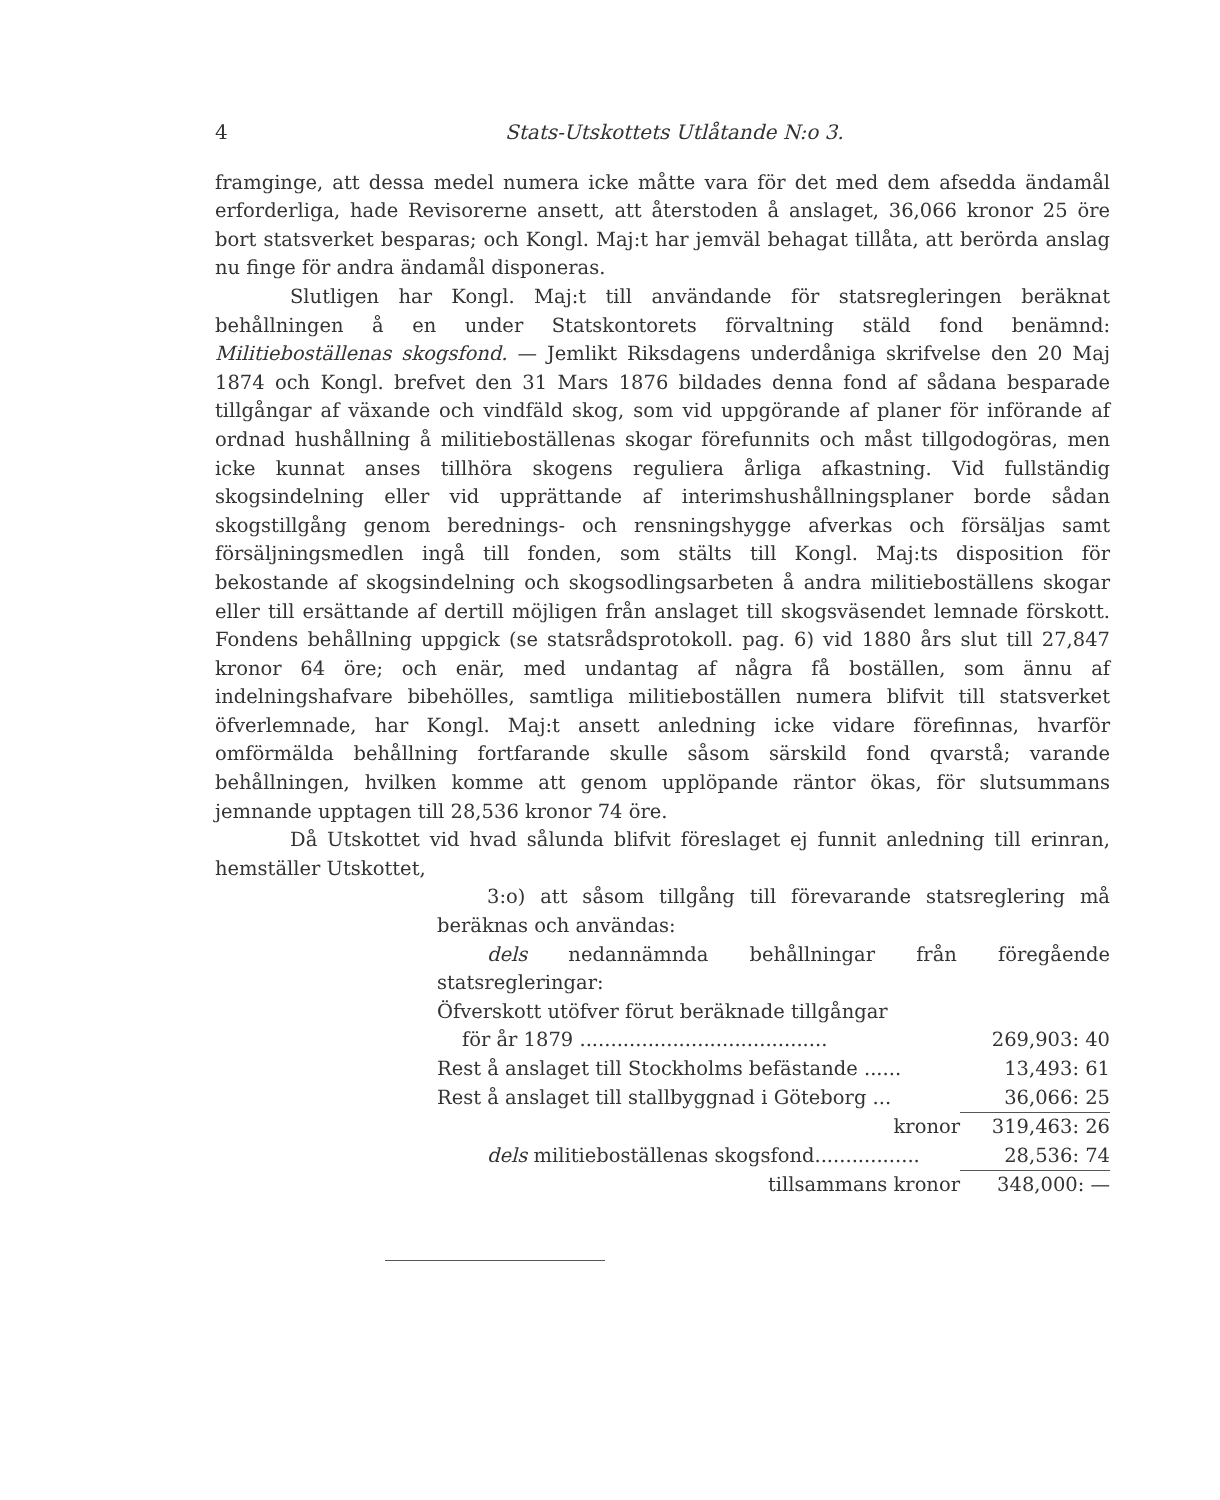4 Stats-Utskottets Utlåtande N:o 3.
framginge, att dessa medel numera icke måtte vara för det med dem afsedda ändamål erforderliga, hade Revisorerne ansett, att återstoden å anslaget, 36,066 kronor 25 öre bort statsverket besparas; och Kongl. Maj:t har jemväl behagat tillåta, att berörda anslag nu finge för andra ändamål disponeras.
Slutligen har Kongl. Maj:t till användande för statsregleringen beräknat behållningen å en under Statskontorets förvaltning stäld fond benämnd: Militieboställenas skogsfond. — Jemlikt Riksdagens underdåniga skrifvelse den 20 Maj 1874 och Kongl. brefvet den 31 Mars 1876 bildades denna fond af sådana besparade tillgångar af växande och vindfäld skog, som vid uppgörande af planer för införande af ordnad hushållning å militieboställenas skogar förefunnits och måst tillgodogöras, men icke kunnat anses tillhöra skogens reguliera årliga afkastning. Vid fullständig skogsindelning eller vid upprättande af interimshushållningsplaner borde sådan skogstillgång genom berednings- och rensningshygge afverkas och försäljas samt försäljningsmedlen ingå till fonden, som stälts till Kongl. Maj:ts disposition för bekostande af skogsindelning och skogsodlingsarbeten å andra militieboställens skogar eller till ersättande af dertill möjligen från anslaget till skogsväsendet lemnade förskott. Fondens behållning uppgick (se statsrådsprotokoll. pag. 6) vid 1880 års slut till 27,847 kronor 64 öre; och enär, med undantag af några få boställen, som ännu af indelningshafvare bibehölles, samtliga militieboställen numera blifvit till statsverket öfverlemnade, har Kongl. Maj:t ansett anledning icke vidare förefinnas, hvarför omförmälda behållning fortfarande skulle såsom särskild fond qvarstå; varande behållningen, hvilken komme att genom upplöpande räntor ökas, för slutsummans jemnande upptagen till 28,536 kronor 74 öre.
Då Utskottet vid hvad sålunda blifvit föreslaget ej funnit anledning till erinran, hemställer Utskottet,
3:o) att såsom tillgång till förevarande statsreglering må beräknas och användas:
dels nedannämnda behållningar från föregående statsregleringar:
| Öfverskott utöfver förut beräknade tillgångar | |
| för år 1879 ........................................ | 269,903: 40 |
| Rest å anslaget till Stockholms befästande ...... | 13,493: 61 |
| Rest å anslaget till stallbyggnad i Göteborg ... | 36,066: 25 |
| kronor | 319,463: 26 |
| dels militieboställenas skogsfond................. | 28,536: 74 |
| tillsammans kronor | 348,000: — |